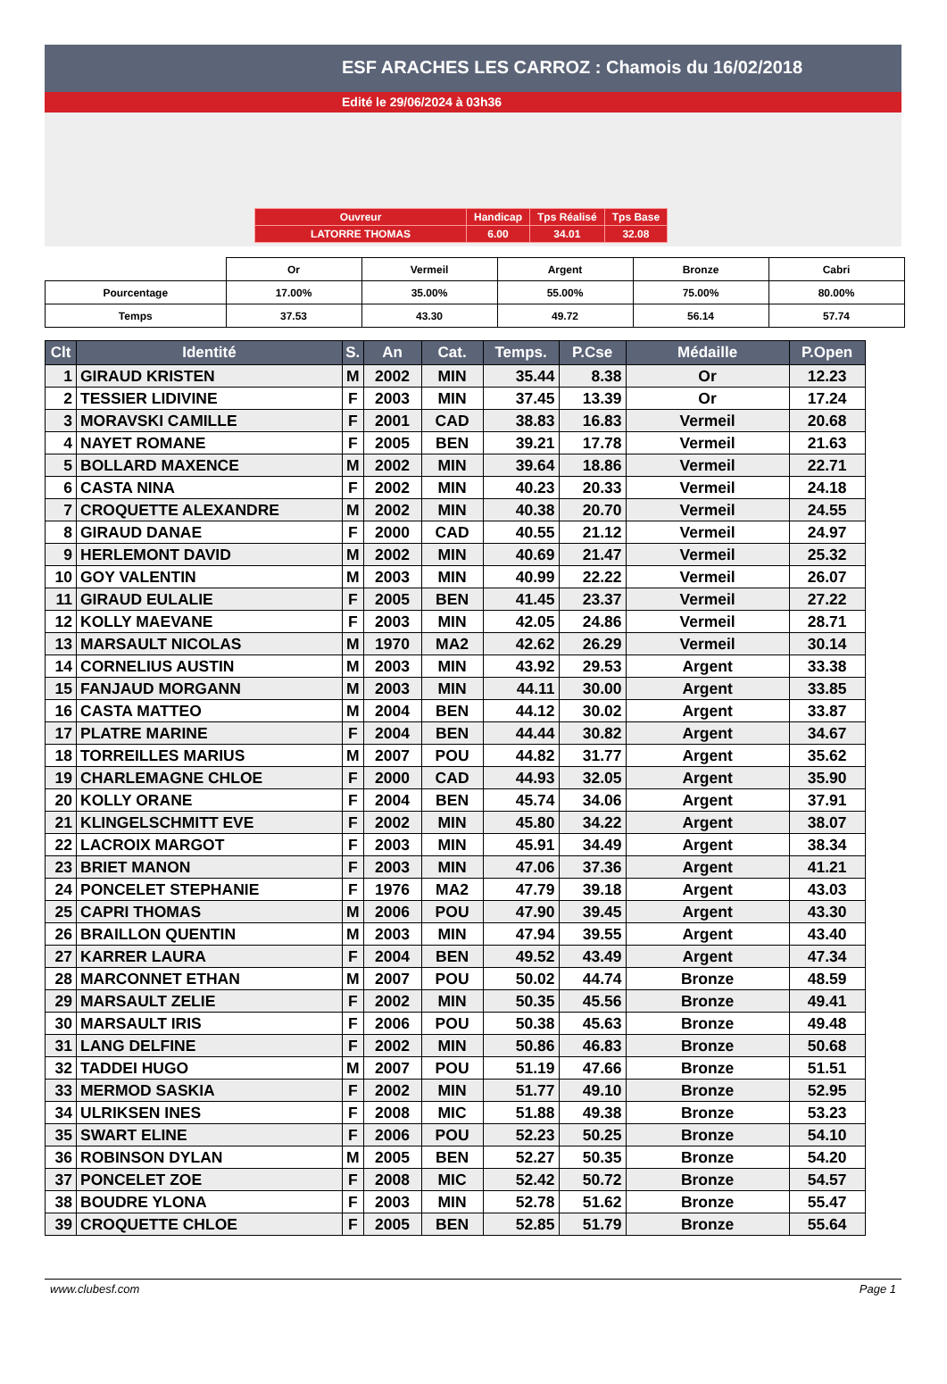ESF ARACHES LES CARROZ : Chamois du 16/02/2018
Edité le 29/06/2024 à 03h36
| Ouvreur | Handicap | Tps Réalisé | Tps Base |
| LATORRE THOMAS | 6.00 | 34.01 | 32.08 |
| | Or | Vermeil | Argent | Bronze | Cabri |
| Pourcentage | 17.00% | 35.00% | 55.00% | 75.00% | 80.00% |
| Temps | 37.53 | 43.30 | 49.72 | 56.14 | 57.74 |
| Clt | Identité | S. | An | Cat. | Temps. | P.Cse | Médaille | P.Open |
| --- | --- | --- | --- | --- | --- | --- | --- | --- |
| 1 | GIRAUD KRISTEN | M | 2002 | MIN | 35.44 | 8.38 | Or | 12.23 |
| 2 | TESSIER LIDIVINE | F | 2003 | MIN | 37.45 | 13.39 | Or | 17.24 |
| 3 | MORAVSKI CAMILLE | F | 2001 | CAD | 38.83 | 16.83 | Vermeil | 20.68 |
| 4 | NAYET ROMANE | F | 2005 | BEN | 39.21 | 17.78 | Vermeil | 21.63 |
| 5 | BOLLARD MAXENCE | M | 2002 | MIN | 39.64 | 18.86 | Vermeil | 22.71 |
| 6 | CASTA NINA | F | 2002 | MIN | 40.23 | 20.33 | Vermeil | 24.18 |
| 7 | CROQUETTE ALEXANDRE | M | 2002 | MIN | 40.38 | 20.70 | Vermeil | 24.55 |
| 8 | GIRAUD DANAE | F | 2000 | CAD | 40.55 | 21.12 | Vermeil | 24.97 |
| 9 | HERLEMONT DAVID | M | 2002 | MIN | 40.69 | 21.47 | Vermeil | 25.32 |
| 10 | GOY VALENTIN | M | 2003 | MIN | 40.99 | 22.22 | Vermeil | 26.07 |
| 11 | GIRAUD EULALIE | F | 2005 | BEN | 41.45 | 23.37 | Vermeil | 27.22 |
| 12 | KOLLY MAEVANE | F | 2003 | MIN | 42.05 | 24.86 | Vermeil | 28.71 |
| 13 | MARSAULT NICOLAS | M | 1970 | MA2 | 42.62 | 26.29 | Vermeil | 30.14 |
| 14 | CORNELIUS AUSTIN | M | 2003 | MIN | 43.92 | 29.53 | Argent | 33.38 |
| 15 | FANJAUD MORGANN | M | 2003 | MIN | 44.11 | 30.00 | Argent | 33.85 |
| 16 | CASTA MATTEO | M | 2004 | BEN | 44.12 | 30.02 | Argent | 33.87 |
| 17 | PLATRE MARINE | F | 2004 | BEN | 44.44 | 30.82 | Argent | 34.67 |
| 18 | TORREILLES MARIUS | M | 2007 | POU | 44.82 | 31.77 | Argent | 35.62 |
| 19 | CHARLEMAGNE CHLOE | F | 2000 | CAD | 44.93 | 32.05 | Argent | 35.90 |
| 20 | KOLLY ORANE | F | 2004 | BEN | 45.74 | 34.06 | Argent | 37.91 |
| 21 | KLINGELSCHMITT EVE | F | 2002 | MIN | 45.80 | 34.22 | Argent | 38.07 |
| 22 | LACROIX MARGOT | F | 2003 | MIN | 45.91 | 34.49 | Argent | 38.34 |
| 23 | BRIET MANON | F | 2003 | MIN | 47.06 | 37.36 | Argent | 41.21 |
| 24 | PONCELET STEPHANIE | F | 1976 | MA2 | 47.79 | 39.18 | Argent | 43.03 |
| 25 | CAPRI THOMAS | M | 2006 | POU | 47.90 | 39.45 | Argent | 43.30 |
| 26 | BRAILLON QUENTIN | M | 2003 | MIN | 47.94 | 39.55 | Argent | 43.40 |
| 27 | KARRER LAURA | F | 2004 | BEN | 49.52 | 43.49 | Argent | 47.34 |
| 28 | MARCONNET ETHAN | M | 2007 | POU | 50.02 | 44.74 | Bronze | 48.59 |
| 29 | MARSAULT ZELIE | F | 2002 | MIN | 50.35 | 45.56 | Bronze | 49.41 |
| 30 | MARSAULT IRIS | F | 2006 | POU | 50.38 | 45.63 | Bronze | 49.48 |
| 31 | LANG DELFINE | F | 2002 | MIN | 50.86 | 46.83 | Bronze | 50.68 |
| 32 | TADDEI HUGO | M | 2007 | POU | 51.19 | 47.66 | Bronze | 51.51 |
| 33 | MERMOD SASKIA | F | 2002 | MIN | 51.77 | 49.10 | Bronze | 52.95 |
| 34 | ULRIKSEN INES | F | 2008 | MIC | 51.88 | 49.38 | Bronze | 53.23 |
| 35 | SWART ELINE | F | 2006 | POU | 52.23 | 50.25 | Bronze | 54.10 |
| 36 | ROBINSON DYLAN | M | 2005 | BEN | 52.27 | 50.35 | Bronze | 54.20 |
| 37 | PONCELET ZOE | F | 2008 | MIC | 52.42 | 50.72 | Bronze | 54.57 |
| 38 | BOUDRE YLONA | F | 2003 | MIN | 52.78 | 51.62 | Bronze | 55.47 |
| 39 | CROQUETTE CHLOE | F | 2005 | BEN | 52.85 | 51.79 | Bronze | 55.64 |
www.clubesf.com Page 1